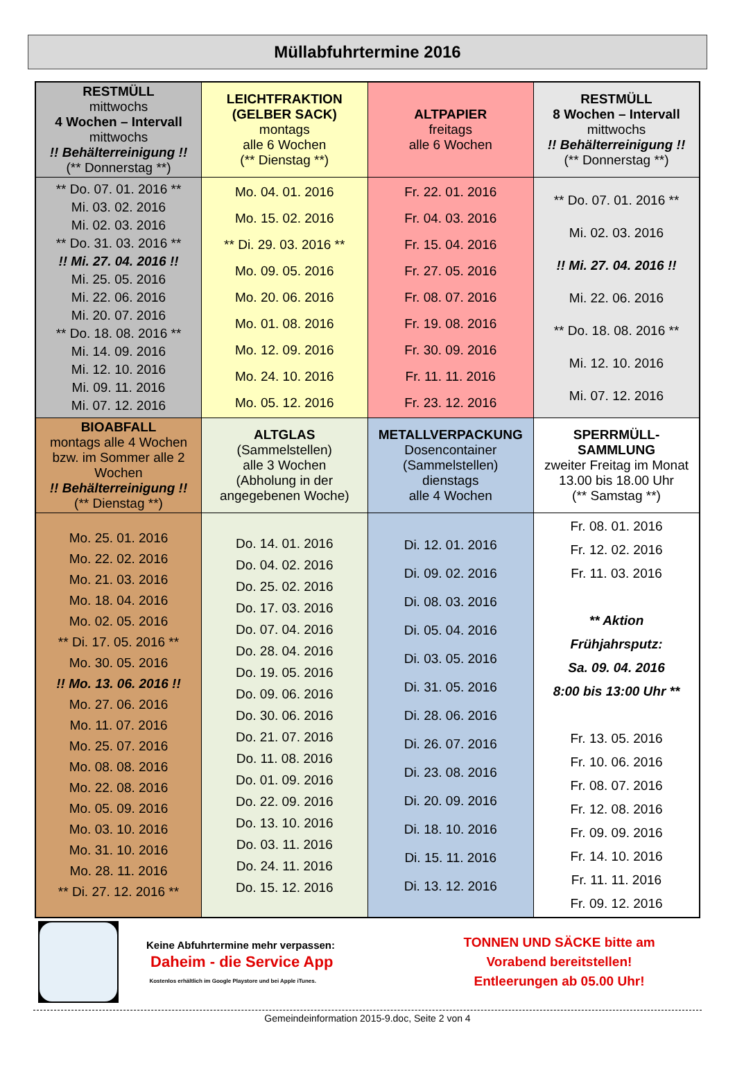Müllabfuhrtermine 2016
| RESTMÜLL mittwochs 4 Wochen – Intervall mittwochs !! Behälterreinigung !! (** Donnerstag **) | LEICHTFRAKTION (GELBER SACK) montags alle 6 Wochen (** Dienstag **) | ALTPAPIER freitags alle 6 Wochen | RESTMÜLL 8 Wochen – Intervall mittwochs !! Behälterreinigung !! (** Donnerstag **) |
| ** Do. 07. 01. 2016 ** Mi. 03. 02. 2016 Mi. 02. 03. 2016 ** Do. 31. 03. 2016 ** !! Mi. 27. 04. 2016 !! Mi. 25. 05. 2016 Mi. 22. 06. 2016 Mi. 20. 07. 2016 ** Do. 18. 08. 2016 ** Mi. 14. 09. 2016 Mi. 12. 10. 2016 Mi. 09. 11. 2016 Mi. 07. 12. 2016 | Mo. 04. 01. 2016 Mo. 15. 02. 2016 ** Di. 29. 03. 2016 ** Mo. 09. 05. 2016 Mo. 20. 06. 2016 Mo. 01. 08. 2016 Mo. 12. 09. 2016 Mo. 24. 10. 2016 Mo. 05. 12. 2016 | Fr. 22. 01. 2016 Fr. 04. 03. 2016 Fr. 15. 04. 2016 Fr. 27. 05. 2016 Fr. 08. 07. 2016 Fr. 19. 08. 2016 Fr. 30. 09. 2016 Fr. 11. 11. 2016 Fr. 23. 12. 2016 | ** Do. 07. 01. 2016 ** Mi. 02. 03. 2016 !! Mi. 27. 04. 2016 !! Mi. 22. 06. 2016 ** Do. 18. 08. 2016 ** Mi. 12. 10. 2016 Mi. 07. 12. 2016 |
| BIOABFALL montags alle 4 Wochen bzw. im Sommer alle 2 Wochen !! Behälterreinigung !! (** Dienstag **) | ALTGLAS (Sammelstellen) alle 3 Wochen (Abholung in der angegebenen Woche) | METALLVERPACKUNG Dosencontainer (Sammelstellen) dienstags alle 4 Wochen | SPERRMÜLL-SAMMLUNG zweiter Freitag im Monat 13.00 bis 18.00 Uhr (** Samstag **) |
| Mo. 25. 01. 2016 Mo. 22. 02. 2016 Mo. 21. 03. 2016 Mo. 18. 04. 2016 Mo. 02. 05. 2016 ** Di. 17. 05. 2016 ** Mo. 30. 05. 2016 !! Mo. 13. 06. 2016 !! Mo. 27. 06. 2016 Mo. 11. 07. 2016 Mo. 25. 07. 2016 Mo. 08. 08. 2016 Mo. 22. 08. 2016 Mo. 05. 09. 2016 Mo. 03. 10. 2016 Mo. 31. 10. 2016 Mo. 28. 11. 2016 ** Di. 27. 12. 2016 ** | Do. 14. 01. 2016 Do. 04. 02. 2016 Do. 25. 02. 2016 Do. 17. 03. 2016 Do. 07. 04. 2016 Do. 28. 04. 2016 Do. 19. 05. 2016 Do. 09. 06. 2016 Do. 30. 06. 2016 Do. 21. 07. 2016 Do. 11. 08. 2016 Do. 01. 09. 2016 Do. 22. 09. 2016 Do. 13. 10. 2016 Do. 03. 11. 2016 Do. 24. 11. 2016 Do. 15. 12. 2016 | Di. 12. 01. 2016 Di. 09. 02. 2016 Di. 08. 03. 2016 Di. 05. 04. 2016 Di. 03. 05. 2016 Di. 31. 05. 2016 Di. 28. 06. 2016 Di. 26. 07. 2016 Di. 23. 08. 2016 Di. 20. 09. 2016 Di. 18. 10. 2016 Di. 15. 11. 2016 Di. 13. 12. 2016 | Fr. 08. 01. 2016 Fr. 12. 02. 2016 Fr. 11. 03. 2016 ** Aktion Frühjahrsputz: Sa. 09. 04. 2016 8:00 bis 13:00 Uhr ** Fr. 13. 05. 2016 Fr. 10. 06. 2016 Fr. 08. 07. 2016 Fr. 12. 08. 2016 Fr. 09. 09. 2016 Fr. 14. 10. 2016 Fr. 11. 11. 2016 Fr. 09. 12. 2016 |
Keine Abfuhrtermine mehr verpassen:
Daheim - die Service App
Kostenlos erhältlich im Google Playstore und bei Apple iTunes.
TONNEN UND SÄCKE bitte am
Vorabend bereitstellen!
Entleerungen ab 05.00 Uhr!
Gemeindeinformation 2015-9.doc, Seite 2 von 4